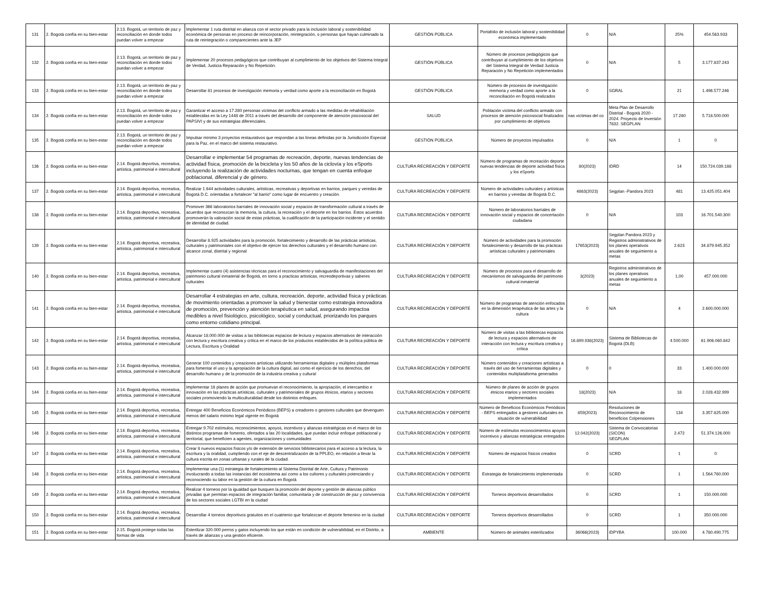| 131 | 2. Bogotá confía en su bien-estar | 2.13. Bogotá, un territorio de paz y reconciliación en donde todos puedan volver a empezar | Implementar 1 ruta distrital en alianza con el sector privado para la inclusión laboral y sostenibilidad económica de personas en proceso de reincorporación, reintegración, o personas que hayan culminado la ruta de reintegración o comparecientes ante la JEP | GESTIÓN PÚBLICA | Portafolio de inclusión laboral y sostenibilidad económica implementado | 0 | N/A | 25% | 454.563.933 |
| 132 | 2. Bogotá confía en su bien-estar | 2.13. Bogotá, un territorio de paz y reconciliación en donde todos puedan volver a empezar | Implementar 20 procesos pedagógicos que contribuyan al cumplimiento de los objetivos del Sistema Integral de Verdad, Justicia Reparación y No Repetición. | GESTIÓN PÚBLICA | Número de procesos pedagógicos que contribuyan al cumplimiento de los objetivos del Sistema Integral de Verdad Justicia Reparación y No Repetición implementados | 0 | N/A | 5 | 3.177.837.243 |
| 133 | 2. Bogotá confía en su bien-estar | 2.13. Bogotá, un territorio de paz y reconciliación en donde todos puedan volver a empezar | Desarrollar 81 procesos de investigación memoria y verdad como aporte a la reconciliación en Bogotá | GESTIÓN PÚBLICA | Número de procesos de investigación memoria y verdad como aporte a la reconciliación en Bogotá realizados | 0 | SGRAL | 21 | 1.496.577.246 |
| 134 | 2. Bogotá confía en su bien-estar | 2.13. Bogotá, un territorio de paz y reconciliación en donde todos puedan volver a empezar | Garantizar el acceso a 17.280 personas víctimas del conflicto armado a las medidas de rehabilitación establecidas en la Ley 1448 de 2011 a través del desarrollo del componente de atención psicosocial del PAPSIVI y de sus estrategias diferenciales. | SALUD | Población víctima del conflicto armado con procesos de atención psicosocial finalizados por cumplimiento de objetivos | nas víctimas del co | Meta Plan de Desarrollo Distrital - Bogotá 2020 - 2024. Proyecto de Inversión 7832. SEGPLAN | 17.280 | 5.718.500.000 |
| 135 | 2. Bogotá confía en su bien-estar | 2.13. Bogotá, un territorio de paz y reconciliación en donde todos puedan volver a empezar | Impulsar mínimo 3 proyectos restaurativos que respondan a las líneas definidas por la Jurisdicción Especial para la Paz, en el marco del sistema restaurativo. | GESTIÓN PÚBLICA | Número de proyectos impulsados | 0 | N/A | 1 | 0 |
| 136 | 2. Bogotá confía en su bien-estar | 2.14. Bogotá deportiva, recreativa, artística, patrimonial e intercultural | Desarrollar e implementar 54 programas de recreación, deporte, nuevas tendencias de actividad física, promoción de la bicicleta y los 50 años de la ciclovía y los eSports incluyendo la realización de actividades nocturnas, que tengan en cuenta enfoque poblacional, diferencial y de género. | CULTURA RECREACIÓN Y DEPORTE | Número de programas de recreación deporte nuevas tendencias de deporte actividad física y los eSports | 80(2023) | IDRD | 14 | 150.724.039.188 |
| 137 | 2. Bogotá confía en su bien-estar | 2.14. Bogotá deportiva, recreativa, artística, patrimonial e intercultural | Realizar 1.644 actividades culturales, artísticas, recreativas y deportivas en barrios, parques y veredas de Bogotá D.C. orientadas a fortalecer "al barrio" como lugar de encuentro y creación. | CULTURA RECREACIÓN Y DEPORTE | Número de actividades culturales y artísticas en barrios y veredas de Bogotá D.C. | 4863(2023) | Segplan -Pandora 2023 | 481 | 13.425.051.404 |
| 138 | 2. Bogotá confía en su bien-estar | 2.14. Bogotá deportiva, recreativa, artística, patrimonial e intercultural | Promover 366 laboratorios barriales de innovación social y espacios de transformación cultural a través de acuerdos que reconozcan la memoria, la cultura, la recreación y el deporte en los barrios. Estos acuerdos promoverán la valoración social de estas prácticas, la cualificación de la participación incidente y el sentido de identidad de ciudad. | CULTURA RECREACIÓN Y DEPORTE | Número de laboratorios barriales de innovación social y espacios de concertación ciudadana | 0 | N/A | 103 | 16.701.540.300 |
| 139 | 2. Bogotá confía en su bien-estar | 2.14. Bogotá deportiva, recreativa, artística, patrimonial e intercultural | Desarrollar 8.925 actividades para la promoción, fortalecimiento y desarrollo de las prácticas artísticas, culturales y patrimoniales con el objetivo de ejercer los derechos culturales y el desarrollo humano con alcance zonal, distrital y regional | CULTURA RECREACIÓN Y DEPORTE | Número de actividades para la promoción fortalecimiento y desarrollo de las prácticas artísticas culturales y patrimoniales | 17653(2023) | Segplan Pandora 2023 y Registros administrativos de los planes operativos anuales de seguimiento a metas | 2.623 | 34.879.945.352 |
| 140 | 2. Bogotá confía en su bien-estar | 2.14. Bogotá deportiva, recreativa, artística, patrimonial e intercultural | Implementar cuatro (4) asistencias técnicas para el reconocimiento y salvaguardia de manifestaciones del patrimonio cultural inmaterial de Bogotá, en torno a practicas artísticas, recreodeportivas y saberes culturales | CULTURA RECREACIÓN Y DEPORTE | Número de procesos para el desarrollo de mecanismos de salvaguardia del patrimonio cultural inmaterial | 3(2023) | Registros administrativos de los planes operativos anuales de seguimiento a metas | 1,00 | 457.000.000 |
| 141 | 2. Bogotá confía en su bien-estar | 2.14. Bogotá deportiva, recreativa, artística, patrimonial e intercultural | Desarrollar 4 estrategias en arte, cultura, recreación, deporte, actividad física y prácticas de movimiento orientadas a promover la salud y bienestar como estrategia innovadora de promoción, prevención y atención terapéutica en salud, asegurando impactoa medibles a nivel fisiológico, psicológico, social y conductual, priorizando los parques como entorno cotidiano principal. | CULTURA RECREACIÓN Y DEPORTE | Número de programas de atención enfocados en la dimensión terapéutica de las artes y la cultura | 0 | N/A | 4 | 2.600.000.000 |
| 142 | 2. Bogotá confía en su bien-estar | 2.14. Bogotá deportiva, recreativa, artística, patrimonial e intercultural | Alcanzar 18.000.000 de visitas a las bibliotecas espacios de lectura y espacios alternativos de interacción con lectura y escritura creativa y crítica en el marco de los productos establecidos de la política pública de Lectura, Escritura y Oralidad | CULTURA RECREACIÓN Y DEPORTE | Número de visitas a las bibliotecas espacios de lectura y espacios alternativos de interacción con lectura y escritura creativa y crítica | 16.899.938(2023) | Sistema de Bibliotecas de Bogotá (DLB) | 4.500.000 | 61.906.060.842 |
| 143 | 2. Bogotá confía en su bien-estar | 2.14. Bogotá deportiva, recreativa, artística, patrimonial e intercultural | Generar 100 contenidos y creaciones artísticas utilizando herramientas digitales y múltiples plataformas para fomentar el uso y la apropiación de la cultura digital, así como el ejercicio de los derechos, del desarrollo humano y de la promoción de la industria creativa y cultural | CULTURA RECREACIÓN Y DEPORTE | Número contenidos y creaciones artísticas a través del uso de herramientas digitales y contenidos multiplataforma generados | 0 | 0 | 33 | 1.400.000.000 |
| 144 | 2. Bogotá confía en su bien-estar | 2.14. Bogotá deportiva, recreativa, artística, patrimonial e intercultural | Implementar 18 planes de acción que promuevan el reconocimiento, la apropiación, el intercambio e innovación en las prácticas artísticas, culturales y patrimoniales de grupos étnicos, etarios y sectores sociales promoviendo la multiculturalidad desde los distintos enfoques. | CULTURA RECREACIÓN Y DEPORTE | Número de planes de acción de grupos étnicos etarios y sectores sociales implementados | 18(2023) | N/A | 18 | 2.028.432.999 |
| 145 | 2. Bogotá confía en su bien-estar | 2.14. Bogotá deportiva, recreativa, artística, patrimonial e intercultural | Entregar 400 Beneficios Económicos Periódicos (BEPS) a creadores o gestores culturales que devenguen menos del salario mínimo legal vigente en Bogotá | CULTURA RECREACIÓN Y DEPORTE | Número de Beneficios Económicos Periódicos - BEPS entregados a gestores culturales en situación de vulnerabilidad | 859(2023) | Resoluciones de Reconocimiento de beneficios Colpensiones | 134 | 3.357.825.000 |
| 146 | 2. Bogotá confía en su bien-estar | 2.14. Bogotá deportiva, recreativa, artística, patrimonial e intercultural | Entregar 9.702 estímulos, reconocimientos, apoyos, incentivos y alianzas estratégicas en el marco de los distintos programas de fomento, ofertados a las 20 localidades, que puedan incluir enfoque poblacional y territorial, que beneficien a agentes, organizaciones y comunidades | CULTURA RECREACIÓN Y DEPORTE | Número de estímulos reconocimientos apoyos incentivos y alianzas estratégicas entregados | 12.042(2023) | Sistema de Convocatorias (SICON) SEGPLAN | 2.472 | 51.374.126.000 |
| 147 | 2. Bogotá confía en su bien-estar | 2.14. Bogotá deportiva, recreativa, artística, patrimonial e intercultural | Crear 8 nuevos espacios físicos y/o de extensión de servicios bibliotecarios para el acceso a la lectura, la escritura y la oralidad, cumpliendo con el eje de descentralización de la PPLEO, en relación a llevar la cultura escrita en zonas urbanas y rurales de la ciudad. | CULTURA RECREACIÓN Y DEPORTE | Número de espacios físicos creados | 0 | SCRD | 1 | 0 |
| 148 | 2. Bogotá confía en su bien-estar | 2.14. Bogotá deportiva, recreativa, artística, patrimonial e intercultural | Implementar una (1) estrategia de fortalecimiento al Sistema Distrital de Arte, Cultura y Patrimonio involucrando a todas las instancias del ecosistema así como a los cultores y culturales potenciando y reconociendo su labor en la gestión de la cultura en Bogotá | CULTURA RECREACIÓN Y DEPORTE | Estrategia de fortalecimiento implementada | 0 | SCRD | 1 | 1.564.760.000 |
| 149 | 2. Bogotá confía en su bien-estar | 2.14. Bogotá deportiva, recreativa, artística, patrimonial e intercultural | Realizar 4 torneos por la igualdad que busquen la promoción del deporte y gestión de alianzas público privadas que permitan espacios de integración familiar, comunitaria y de construcción de paz y convivencia de los sectores sociales LGTBI en la ciudad | CULTURA RECREACIÓN Y DEPORTE | Torneos deportivos desarrollados | 0 | SCRD | 1 | 150.000.000 |
| 150 | 2. Bogotá confía en su bien-estar | 2.14. Bogotá deportiva, recreativa, artística, patrimonial e intercultural | Desarrollar 4 torneos deportivos gratuitos en el cuatrienio que fortalezcan el deporte femenino en la ciudad | CULTURA RECREACIÓN Y DEPORTE | Torneos deportivos desarrollados | 0 | SCRD | 1 | 350.000.000 |
| 151 | 2. Bogotá confía en su bien-estar | 2.15. Bogotá protege todas las formas de vida | Esterilizar 320.000 perros y gatos incluyendo los que están en condición de vulnerabilidad, en el Distrito, a través de alianzas y una gestión eficiente. | AMBIENTE | Número de animales esterilizados | 36066(2023) | IDPYBA | 100.000 | 4.780.490.775 |